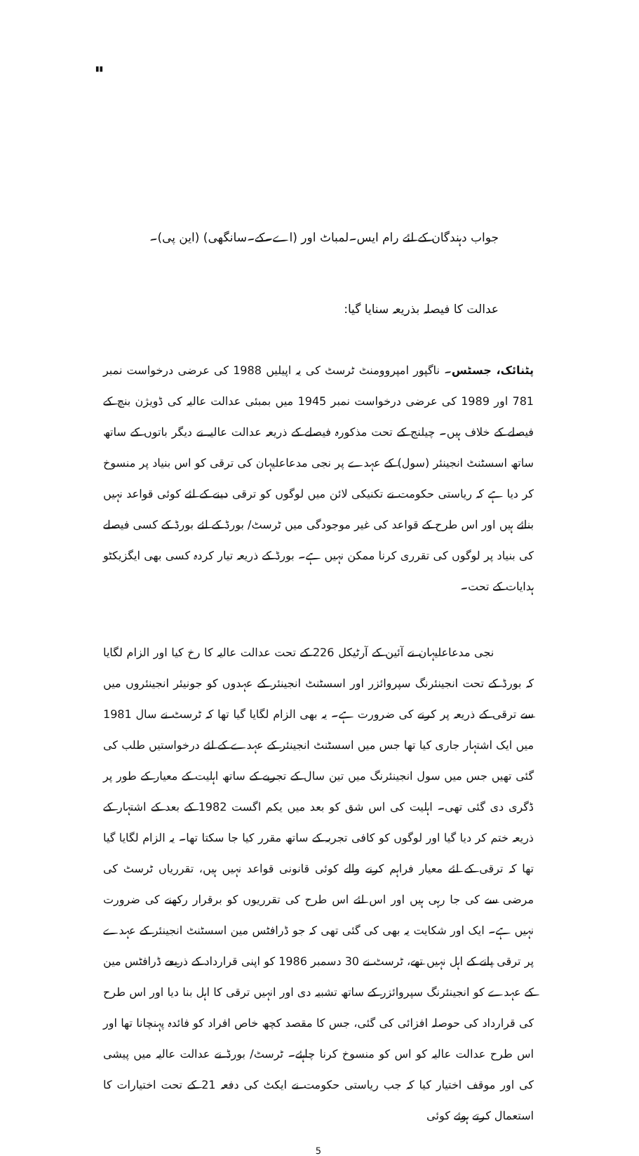▮▮
جواب دہندگان کے لئے رام ایس۔لمباٹ اور (اے۔کے۔سانگھی) (این پی)۔
عدالت کا فیصلہ بذریعہ سنایا گیا:
پٹنائک، جسٹس۔ ناگپور امپروومنٹ ٹرسٹ کی یہ اپیلیں 1988 کی عرضی درخواست نمبر 781 اور 1989 کی عرضی درخواست نمبر 1945 میں بمبئی عدالت عالیہ کی ڈویژن بنچ کے فیصلے کے خلاف ہیں۔ چیلنج کے تحت مذکورہ فیصلے کے ذریعہ عدالت عالیہ نے دیگر باتوں کے ساتھ ساتھ اسسٹنٹ انجینئر (سول) کے عہدے پر نجی مدعاعلیہان کی ترقی کو اس بنیاد پر منسوخ کر دیا ہے کہ ریاستی حکومت نے تکنیکی لائن میں لوگوں کو ترقی دینے کے لئے کوئی قواعد نہیں بنائے ہیں اور اس طرح کے قواعد کی غیر موجودگی میں ٹرسٹ/ بورڈ کے لئے بورڈ کے کسی فیصلے کی بنیاد پر لوگوں کی تقرری کرنا ممکن نہیں ہے۔ بورڈ کے ذریعہ تیار کردہ کسی بھی ایگزیکٹو ہدایات کے تحت۔
نجی مدعاعلیہان نے آئین کے آرٹیکل 226 کے تحت عدالت عالیہ کا رخ کیا اور الزام لگایا کہ بورڈ کے تحت انجینئرنگ سپروائزر اور اسسٹنٹ انجینئر کے عہدوں کو جونیئر انجینئروں میں سے ترقی کے ذریعہ پر کرنے کی ضرورت ہے۔ یہ بھی الزام لگایا گیا تھا کہ ٹرسٹ نے سال 1981 میں ایک اشتہار جاری کیا تھا جس میں اسسٹنٹ انجینئر کے عہدے کے لئے درخواستیں طلب کی گئی تھیں جس میں سول انجینئرنگ میں تین سال کے تجربے کے ساتھ اہلیت کے معیار کے طور پر ڈگری دی گئی تھی۔ اہلیت کی اس شق کو بعد میں یکم اگست 1982 کے بعد کے اشتہار کے ذریعہ ختم کر دیا گیا اور لوگوں کو کافی تجربہ کے ساتھ مقرر کیا جا سکتا تھا۔ یہ الزام لگایا گیا تھا کہ ترقی کے لئے معیار فراہم کرنے والے کوئی قانونی قواعد نہیں ہیں، تقرریاں ٹرسٹ کی مرضی سے کی جا رہی ہیں اور اس لئے اس طرح کی تقرریوں کو برقرار رکھنے کی ضرورت نہیں ہے۔ ایک اور شکایت یہ بھی کی گئی تھی کہ جو ڈرافٹس مین اسسٹنٹ انجینئر کے عہدے پر ترقی پانے کے اہل نہیں تھے، ٹرسٹ نے 30 دسمبر 1986 کو اپنی قرارداد کے ذریعے ڈرافٹس مین کے عہدے کو انجینئرنگ سپروائزر کے ساتھ تشبیہ دی اور انہیں ترقی کا اہل بنا دیا اور اس طرح کی قرارداد کی حوصلہ افزائی کی گئی، جس کا مقصد کچھ خاص افراد کو فائدہ پہنچانا تھا اور اس طرح عدالت عالیہ کو اس کو منسوخ کرنا چاہئے۔ ٹرسٹ/ بورڈ نے عدالت عالیہ میں پیشی کی اور موقف اختیار کیا کہ جب ریاستی حکومت نے ایکٹ کی دفعہ 21 کے تحت اختیارات کا استعمال کرتے ہوئے کوئی
5